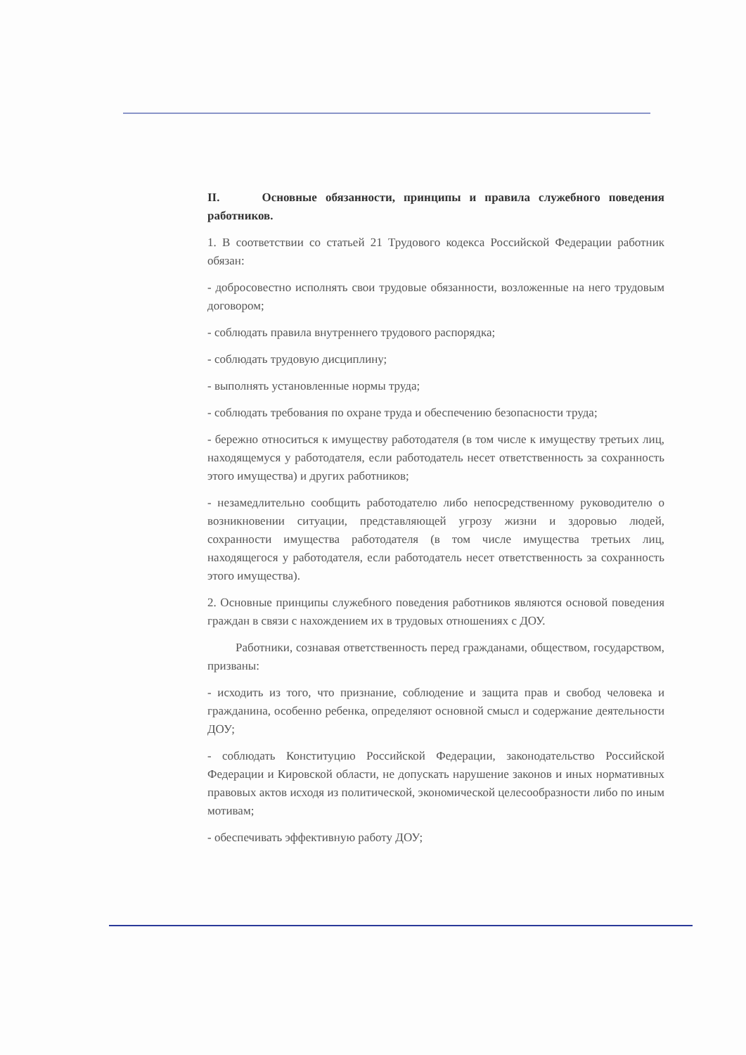II. Основные обязанности, принципы и правила служебного поведения работников.
1. В соответствии со статьей 21 Трудового кодекса Российской Федерации работник обязан:
- добросовестно исполнять свои трудовые обязанности, возложенные на него трудовым договором;
- соблюдать правила внутреннего трудового распорядка;
- соблюдать трудовую дисциплину;
- выполнять установленные нормы труда;
- соблюдать требования по охране труда и обеспечению безопасности труда;
- бережно относиться к имуществу работодателя (в том числе к имуществу третьих лиц, находящемуся у работодателя, если работодатель несет ответственность за сохранность этого имущества) и других работников;
- незамедлительно сообщить работодателю либо непосредственному руководителю о возникновении ситуации, представляющей угрозу жизни и здоровью людей, сохранности имущества работодателя (в том числе имущества третьих лиц, находящегося у работодателя, если работодатель несет ответственность за сохранность этого имущества).
2. Основные принципы служебного поведения работников являются основой поведения граждан в связи с нахождением их в трудовых отношениях с ДОУ.
Работники, сознавая ответственность перед гражданами, обществом, государством, призваны:
- исходить из того, что признание, соблюдение и защита прав и свобод человека и гражданина, особенно ребенка, определяют основной смысл и содержание деятельности ДОУ;
- соблюдать Конституцию Российской Федерации, законодательство Российской Федерации и Кировской области, не допускать нарушение законов и иных нормативных правовых актов исходя из политической, экономической целесообразности либо по иным мотивам;
- обеспечивать эффективную работу ДОУ;